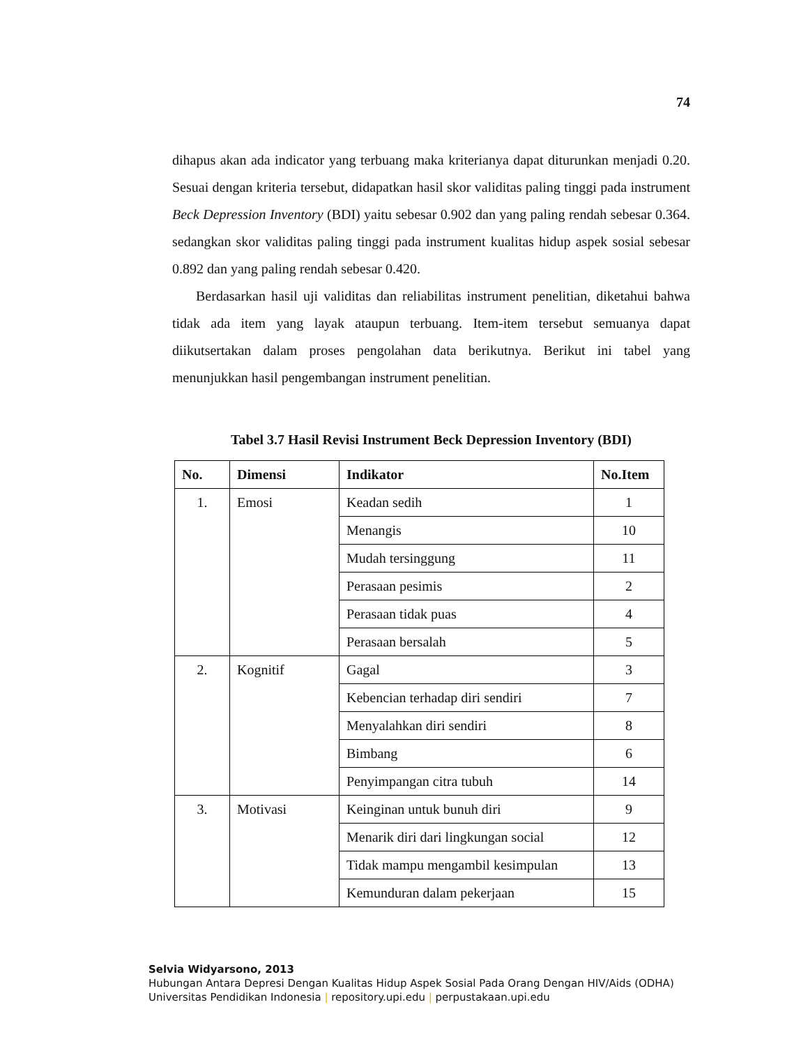74
dihapus akan ada indicator yang terbuang maka kriterianya dapat diturunkan menjadi 0.20. Sesuai dengan kriteria tersebut, didapatkan hasil skor validitas paling tinggi pada instrument Beck Depression Inventory (BDI) yaitu sebesar 0.902 dan yang paling rendah sebesar 0.364. sedangkan skor validitas paling tinggi pada instrument kualitas hidup aspek sosial sebesar 0.892 dan yang paling rendah sebesar 0.420.
Berdasarkan hasil uji validitas dan reliabilitas instrument penelitian, diketahui bahwa tidak ada item yang layak ataupun terbuang. Item-item tersebut semuanya dapat diikutsertakan dalam proses pengolahan data berikutnya. Berikut ini tabel yang menunjukkan hasil pengembangan instrument penelitian.
Tabel 3.7 Hasil Revisi Instrument Beck Depression Inventory (BDI)
| No. | Dimensi | Indikator | No.Item |
| --- | --- | --- | --- |
| 1. | Emosi | Keadan sedih | 1 |
| | | Menangis | 10 |
| | | Mudah tersinggung | 11 |
| | | Perasaan pesimis | 2 |
| | | Perasaan tidak puas | 4 |
| | | Perasaan bersalah | 5 |
| 2. | Kognitif | Gagal | 3 |
| | | Kebencian terhadap diri sendiri | 7 |
| | | Menyalahkan diri sendiri | 8 |
| | | Bimbang | 6 |
| | | Penyimpangan citra tubuh | 14 |
| 3. | Motivasi | Keinginan untuk bunuh diri | 9 |
| | | Menarik diri dari lingkungan social | 12 |
| | | Tidak mampu mengambil kesimpulan | 13 |
| | | Kemunduran dalam pekerjaan | 15 |
Selvia Widyarsono, 2013
Hubungan Antara Depresi Dengan Kualitas Hidup Aspek Sosial Pada Orang Dengan HIV/Aids (ODHA)
Universitas Pendidikan Indonesia | repository.upi.edu | perpustakaan.upi.edu